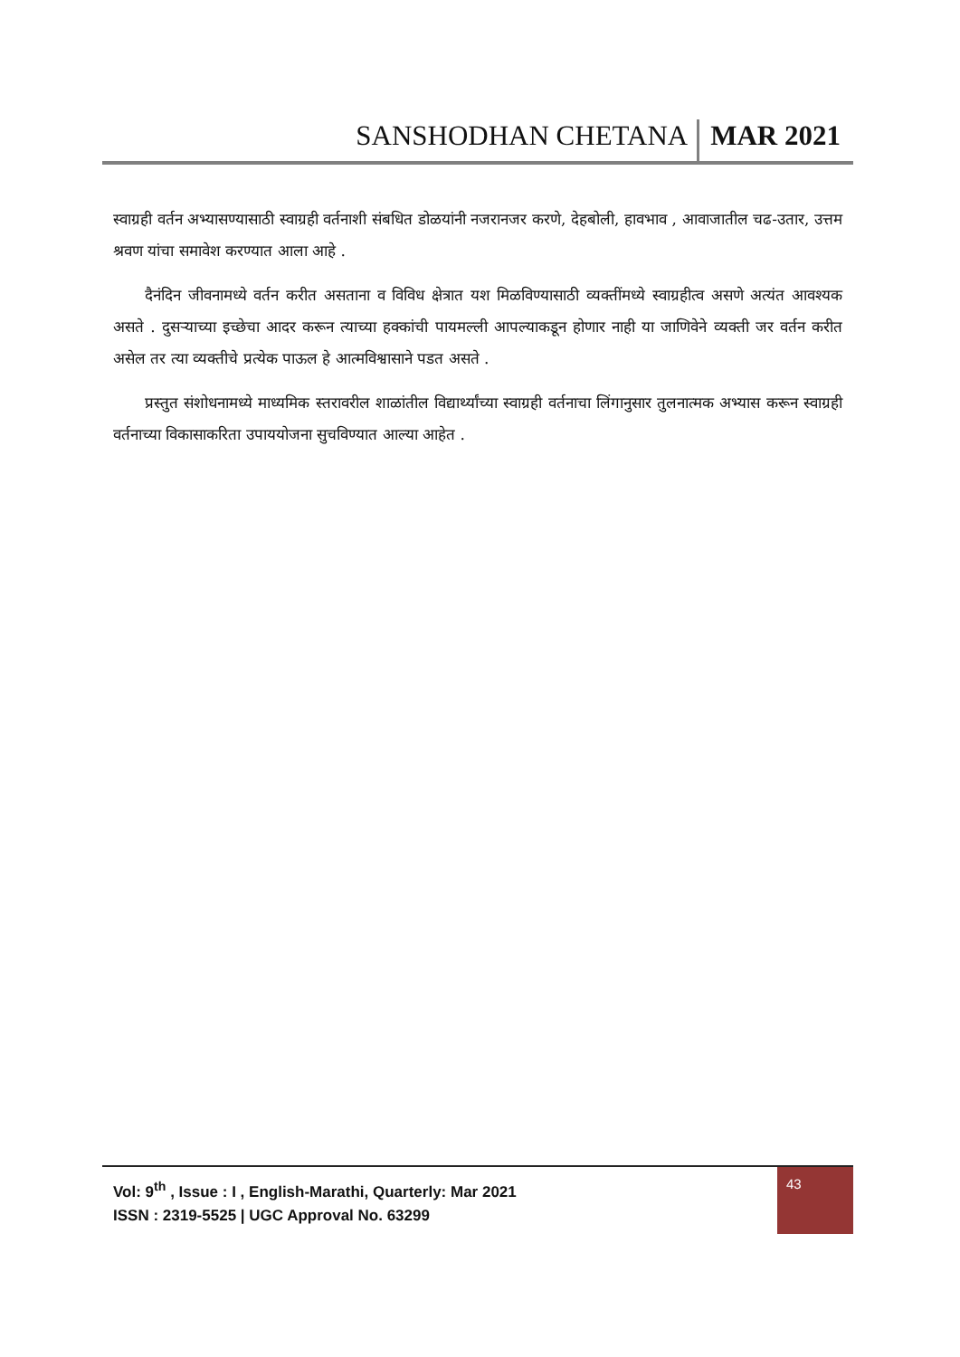SANSHODHAN CHETANA MAR 2021
स्वाग्रही वर्तन अभ्यासण्यासाठी स्वाग्रही वर्तनाशी संबधित डोळयांनी नजरानजर करणे, देहबोली, हावभाव , आवाजातील चढ-उतार, उत्तम श्रवण यांचा समावेश करण्यात आला आहे .
दैनंदिन जीवनामध्ये वर्तन करीत असताना व विविध क्षेत्रात यश मिळविण्यासाठी व्यक्तींमध्ये स्वाग्रहीत्व असणे अत्यंत आवश्यक असते . दुसऱ्याच्या इच्छेचा आदर करून त्याच्या हक्कांची पायमल्ली आपल्याकडून होणार नाही या जाणिवेने व्यक्ती जर वर्तन करीत असेल तर त्या व्यक्तीचे प्रत्येक पाऊल हे आत्मविश्वासाने पडत असते .
प्रस्तुत संशोधनामध्ये माध्यमिक स्तरावरील शाळांतील विद्यार्थ्यांच्या स्वाग्रही वर्तनाचा लिंगानुसार तुलनात्मक अभ्यास करून स्वाग्रही वर्तनाच्या विकासाकरिता उपाययोजना सुचविण्यात आल्या आहेत .
Vol: 9<sup>th</sup> , Issue : I , English-Marathi, Quarterly: Mar 2021
ISSN : 2319-5525 | UGC Approval No. 63299
43